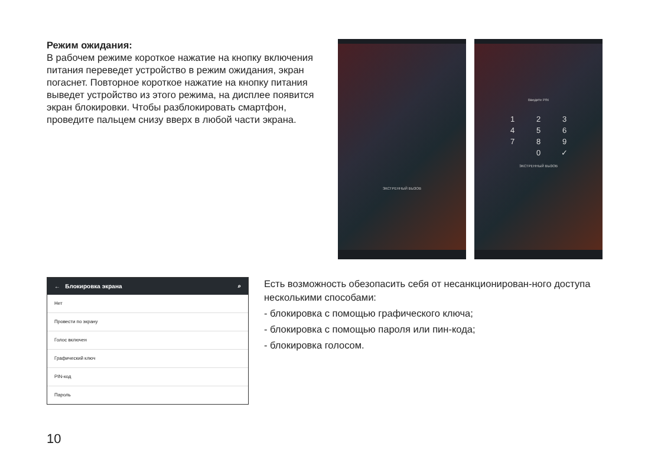Режим ожидания:
В рабочем режиме короткое нажатие на кнопку включения питания переведет устройство в режим ожидания, экран погаснет. Повторное короткое нажатие на кнопку питания выведет устройство из этого режима, на дисплее появится экран блокировки. Чтобы разблокировать смартфон, проведите пальцем снизу вверх в любой части экрана.
ЭКСТРЕННЫЙ ВЫЗОВ
Введите PIN
| 1 | 2 | 3 |
| 4 | 5 | 6 |
| 7 | 8 | 9 |
| | 0 | ✓ |
ЭКСТРЕННЫЙ ВЫЗОВ
← Блокировка экрана ⌕
Нет
Провести по экрану
Голос включен
Графический ключ
PIN-код
Пароль
Есть возможность обезопасить себя от несанкционирован-ного доступа несколькими способами:
- блокировка с помощью графического ключа;
- блокировка с помощью пароля или пин-кода;
- блокировка голосом.
10